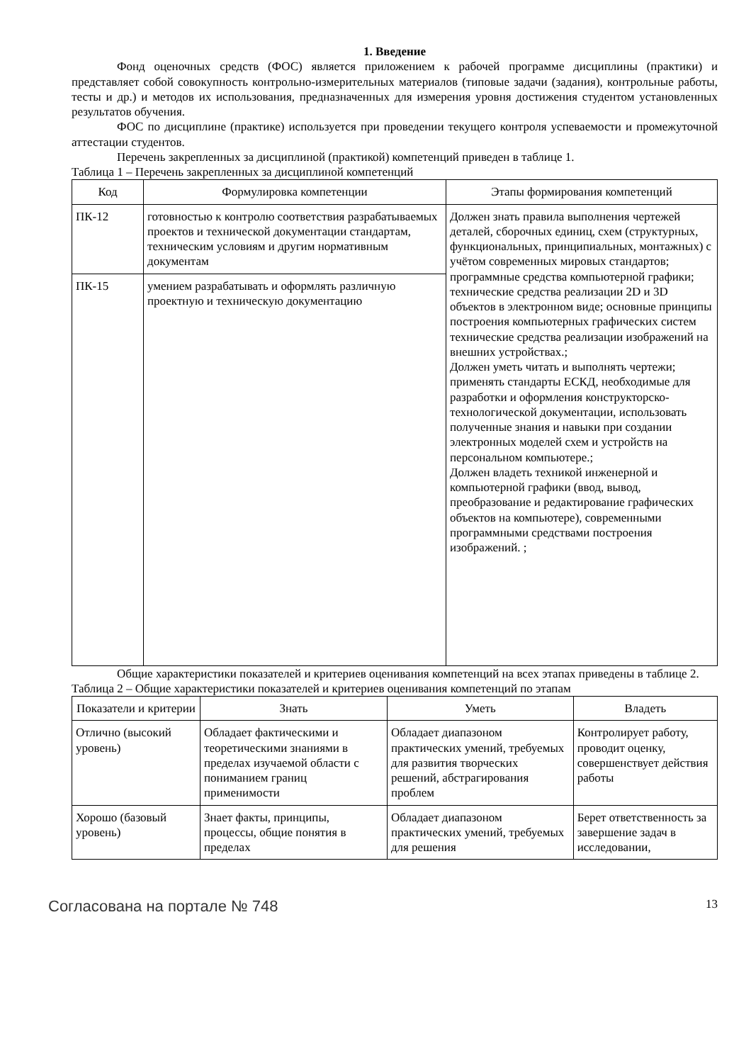1. Введение
Фонд оценочных средств (ФОС) является приложением к рабочей программе дисциплины (практики) и представляет собой совокупность контрольно-измерительных материалов (типовые задачи (задания), контрольные работы, тесты и др.) и методов их использования, предназначенных для измерения уровня достижения студентом установленных результатов обучения.
ФОС по дисциплине (практике) используется при проведении текущего контроля успеваемости и промежуточной аттестации студентов.
Перечень закрепленных за дисциплиной (практикой) компетенций приведен в таблице 1.
Таблица 1 – Перечень закрепленных за дисциплиной компетенций
| Код | Формулировка компетенции | Этапы формирования компетенций |
| --- | --- | --- |
| ПК-12 | готовностью к контролю соответствия разрабатываемых проектов и технической документации стандартам, техническим условиям и другим нормативным документам | Должен знать правила выполнения чертежей деталей, сборочных единиц, схем (структурных, функциональных, принципиальных, монтажных) с учётом современных мировых стандартов; программные средства компьютерной графики; технические средства реализации 2D и 3D объектов в электронном виде; основные принципы построения компьютерных графических систем технические средства реализации изображений на внешних устройствах.; Должен уметь читать и выполнять чертежи; применять стандарты ЕСКД, необходимые для разработки и оформления конструкторско-технологической документации, использовать полученные знания и навыки при создании электронных моделей схем и устройств на персональном компьютере.; Должен владеть техникой инженерной и компьютерной графики (ввод, вывод, преобразование и редактирование графических объектов на компьютере), современными программными средствами построения изображений. ; |
| ПК-15 | умением разрабатывать и оформлять различную проектную и техническую документацию | |
Общие характеристики показателей и критериев оценивания компетенций на всех этапах приведены в таблице 2.
Таблица 2 – Общие характеристики показателей и критериев оценивания компетенций по этапам
| Показатели и критерии | Знать | Уметь | Владеть |
| --- | --- | --- | --- |
| Отлично (высокий уровень) | Обладает фактическими и теоретическими знаниями в пределах изучаемой области с пониманием границ применимости | Обладает диапазоном практических умений, требуемых для развития творческих решений, абстрагирования проблем | Контролирует работу, проводит оценку, совершенствует действия работы |
| Хорошо (базовый уровень) | Знает факты, принципы, процессы, общие понятия в пределах | Обладает диапазоном практических умений, требуемых для решения | Берет ответственность за завершение задач в исследовании, |
Согласована на портале № 748 13